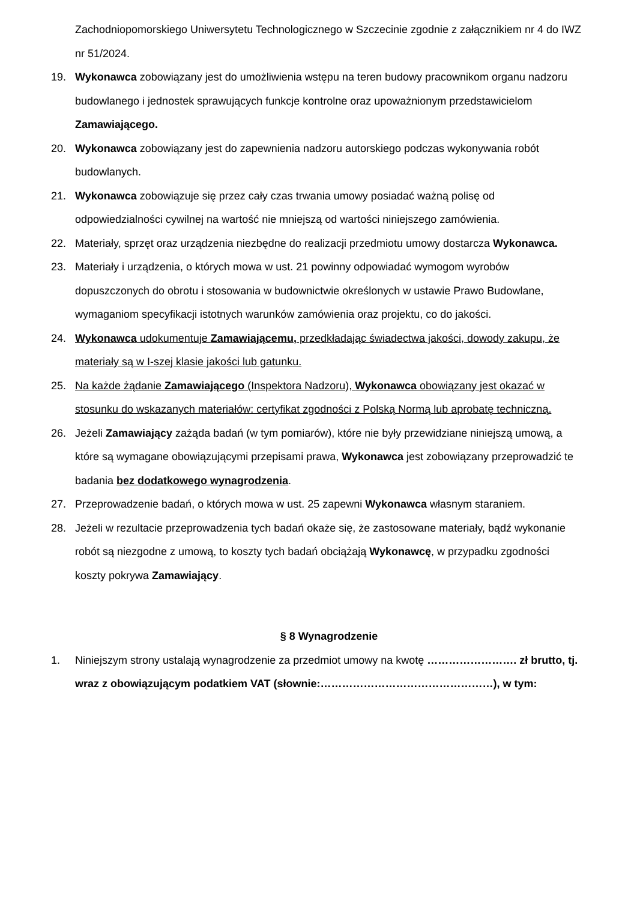Zachodniopomorskiego Uniwersytetu Technologicznego w Szczecinie zgodnie z załącznikiem nr 4 do IWZ nr 51/2024.
19. Wykonawca zobowiązany jest do umożliwienia wstępu na teren budowy pracownikom organu nadzoru budowlanego i jednostek sprawujących funkcje kontrolne oraz upoważnionym przedstawicielom Zamawiającego.
20. Wykonawca zobowiązany jest do zapewnienia nadzoru autorskiego podczas wykonywania robót budowlanych.
21. Wykonawca zobowiązuje się przez cały czas trwania umowy posiadać ważną polisę od odpowiedzialności cywilnej na wartość nie mniejszą od wartości niniejszego zamówienia.
22. Materiały, sprzęt oraz urządzenia niezbędne do realizacji przedmiotu umowy dostarcza Wykonawca.
23. Materiały i urządzenia, o których mowa w ust. 21 powinny odpowiadać wymogom wyrobów dopuszczonych do obrotu i stosowania w budownictwie określonych w ustawie Prawo Budowlane, wymaganiom specyfikacji istotnych warunków zamówienia oraz projektu, co do jakości.
24. Wykonawca udokumentuje Zamawiającemu, przedkładając świadectwa jakości, dowody zakupu, że materiały są w I-szej klasie jakości lub gatunku.
25. Na każde żądanie Zamawiającego (Inspektora Nadzoru), Wykonawca obowiązany jest okazać w stosunku do wskazanych materiałów: certyfikat zgodności z Polską Normą lub aprobatę techniczną.
26. Jeżeli Zamawiający zażąda badań (w tym pomiarów), które nie były przewidziane niniejszą umową, a które są wymagane obowiązującymi przepisami prawa, Wykonawca jest zobowiązany przeprowadzić te badania bez dodatkowego wynagrodzenia.
27. Przeprowadzenie badań, o których mowa w ust. 25 zapewni Wykonawca własnym staraniem.
28. Jeżeli w rezultacie przeprowadzenia tych badań okaże się, że zastosowane materiały, bądź wykonanie robót są niezgodne z umową, to koszty tych badań obciążają Wykonawcę, w przypadku zgodności koszty pokrywa Zamawiający.
§ 8 Wynagrodzenie
1. Niniejszym strony ustalają wynagrodzenie za przedmiot umowy na kwotę ……………………. zł brutto, tj. wraz z obowiązującym podatkiem VAT (słownie:…………………………………………), w tym: